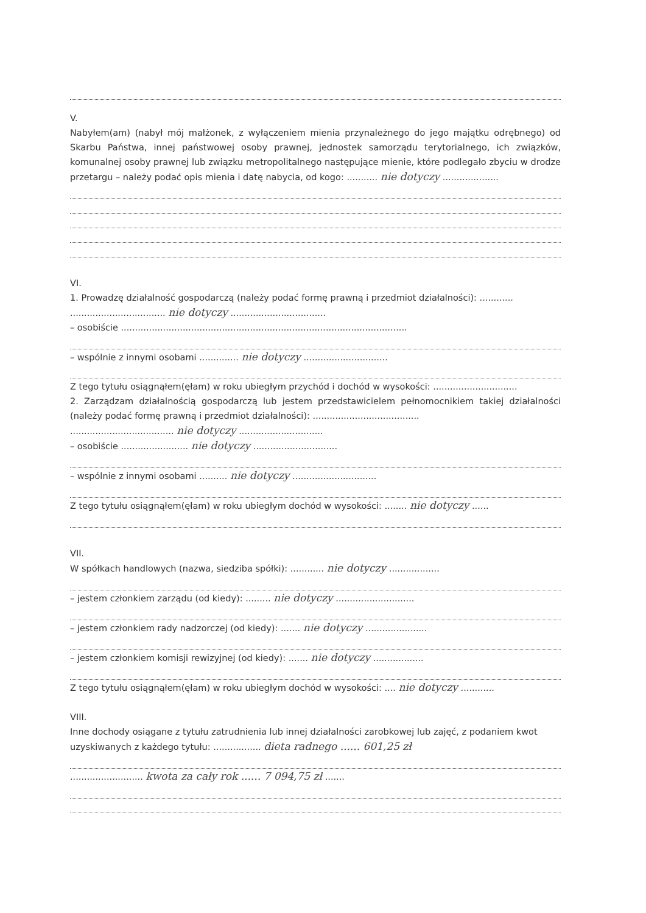V.
Nabyłem(am) (nabył mój małżonek, z wyłączeniem mienia przynależnego do jego majątku odrębnego) od Skarbu Państwa, innej państwowej osoby prawnej, jednostek samorządu terytorialnego, ich związków, komunalnej osoby prawnej lub związku metropolitalnego następujące mienie, które podlegało zbyciu w drodze przetargu – należy podać opis mienia i datę nabycia, od kogo: ........... nie dotyczy ....................
VI.
1. Prowadzę działalność gospodarczą (należy podać formę prawną i przedmiot działalności): ............
.................................. nie dotyczy ..................................
– osobiście ......................................................................................................
– wspólnie z innymi osobami .............. nie dotyczy ..............................
Z tego tytułu osiągnąłem(ęłam) w roku ubiegłym przychód i dochód w wysokości: ..............................
2. Zarządzam działalnością gospodarczą lub jestem przedstawicielem pełnomocnikiem takiej działalności (należy podać formę prawną i przedmiot działalności): ......................................
..................................... nie dotyczy ..............................
– osobiście ........................ nie dotyczy ..............................
– wspólnie z innymi osobami .......... nie dotyczy ..............................
Z tego tytułu osiągnąłem(ęłam) w roku ubiegłym dochód w wysokości: ........ nie dotyczy ......
VII.
W spółkach handlowych (nazwa, siedziba spółki): ............ nie dotyczy ..................
– jestem członkiem zarządu (od kiedy): ......... nie dotyczy ............................
– jestem członkiem rady nadzorczej (od kiedy): ....... nie dotyczy ......................
– jestem członkiem komisji rewizyjnej (od kiedy): ....... nie dotyczy ..................
Z tego tytułu osiągnąłem(ęłam) w roku ubiegłym dochód w wysokości: .... nie dotyczy ............
VIII.
Inne dochody osiągane z tytułu zatrudnienia lub innej działalności zarobkowej lub zajęć, z podaniem kwot uzyskiwanych z każdego tytułu: ................. dieta radnego ...... 601,25 zł
.......................... kwota za cały rok ...... 7 094,75 zł .......